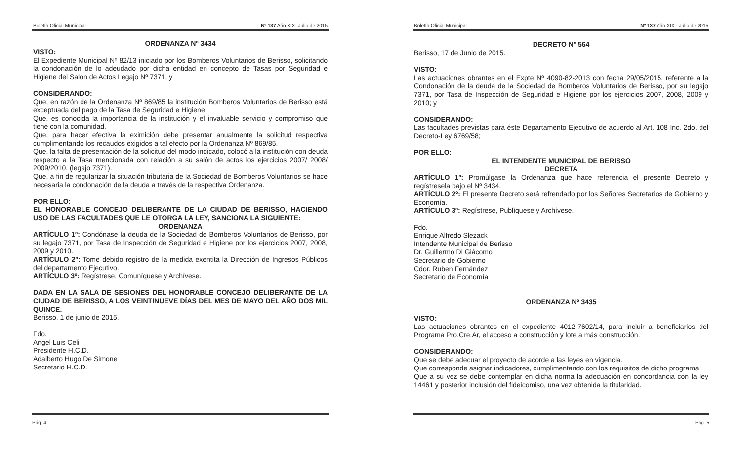Boletín Oficial Municipal Nº 137 Año XIX- Julio de 2015
ORDENANZA Nº 3434
VISTO:
El Expediente Municipal Nº 82/13 iniciado por los Bomberos Voluntarios de Berisso, solicitando la condonación de lo adeudado por dicha entidad en concepto de Tasas por Seguridad e Higiene del Salón de Actos Legajo Nº 7371, y
CONSIDERANDO:
Que, en razón de la Ordenanza Nº 869/85 la institución Bomberos Voluntarios de Berisso está exceptuada del pago de la Tasa de Seguridad e Higiene.
Que, es conocida la importancia de la institución y el invaluable servicio y compromiso que tiene con la comunidad.
Que, para hacer efectiva la eximición debe presentar anualmente la solicitud respectiva cumplimentando los recaudos exigidos a tal efecto por la Ordenanza Nº 869/85.
Que, la falta de presentación de la solicitud del modo indicado, colocó a la institución con deuda respecto a la Tasa mencionada con relación a su salón de actos los ejercicios 2007/ 2008/ 2009/2010, (legajo 7371).
Que, a fin de regularizar la situación tributaria de la Sociedad de Bomberos Voluntarios se hace necesaria la condonación de la deuda a través de la respectiva Ordenanza.
POR ELLO:
EL HONORABLE CONCEJO DELIBERANTE DE LA CIUDAD DE BERISSO, HACIENDO USO DE LAS FACULTADES QUE LE OTORGA LA LEY, SANCIONA LA SIGUIENTE:
ORDENANZA
ARTÍCULO 1º: Condónase la deuda de la Sociedad de Bomberos Voluntarios de Berisso, por su legajo 7371, por Tasa de Inspección de Seguridad e Higiene por los ejercicios 2007, 2008, 2009 y 2010.
ARTÍCULO 2º: Tome debido registro de la medida exentita la Dirección de Ingresos Públicos del departamento Ejecutivo.
ARTÍCULO 3º: Regístrese, Comuníquese y Archívese.
DADA EN LA SALA DE SESIONES DEL HONORABLE CONCEJO DELIBERANTE DE LA CIUDAD DE BERISSO, A LOS VEINTINUEVE DÍAS DEL MES DE MAYO DEL AÑO DOS MIL QUINCE.
Berisso, 1 de junio de 2015.
Fdo.
Angel Luis Celi
Presidente H.C.D.
Adalberto Hugo De Simone
Secretario H.C.D.
Pág. 4
Boletín Oficial Municipal Nº 137 Año XIX - Julio de 2015
DECRETO Nº 564
Berisso, 17 de Junio de 2015.
VISTO:
Las actuaciones obrantes en el Expte Nº 4090-82-2013 con fecha 29/05/2015, referente a la Condonación de la deuda de la Sociedad de Bomberos Voluntarios de Berisso, por su legajo 7371, por Tasa de Inspección de Seguridad e Higiene por los ejercicios 2007, 2008, 2009 y 2010; y
CONSIDERANDO:
Las facultades previstas para éste Departamento Ejecutivo de acuerdo al Art. 108 Inc. 2do. del Decreto-Ley 6769/58;
POR ELLO:
EL INTENDENTE MUNICIPAL DE BERISSO
DECRETA
ARTÍCULO 1º: Promúlgase la Ordenanza que hace referencia el presente Decreto y regístresela bajo el Nº 3434.
ARTÍCULO 2º: El presente Decreto será refrendado por los Señores Secretarios de Gobierno y Economía.
ARTÍCULO 3º: Regístrese, Publíquese y Archívese.
Fdo.
Enrique Alfredo Slezack
Intendente Municipal de Berisso
Dr. Guillermo Di Giácomo
Secretario de Gobierno
Cdor. Ruben Fernández
Secretario de Economía
ORDENANZA Nº 3435
VISTO:
Las actuaciones obrantes en el expediente 4012-7602/14, para incluir a beneficiarios del Programa Pro.Cre.Ar, el acceso a construcción y lote a más construcción.
CONSIDERANDO:
Que se debe adecuar el proyecto de acorde a las leyes en vigencia.
Que corresponde asignar indicadores, cumplimentando con los requisitos de dicho programa,
Que a su vez se debe contemplar en dicha norma la adecuación en concordancia con la ley 14461 y posterior inclusión del fideicomiso, una vez obtenida la titularidad.
Pág. 5